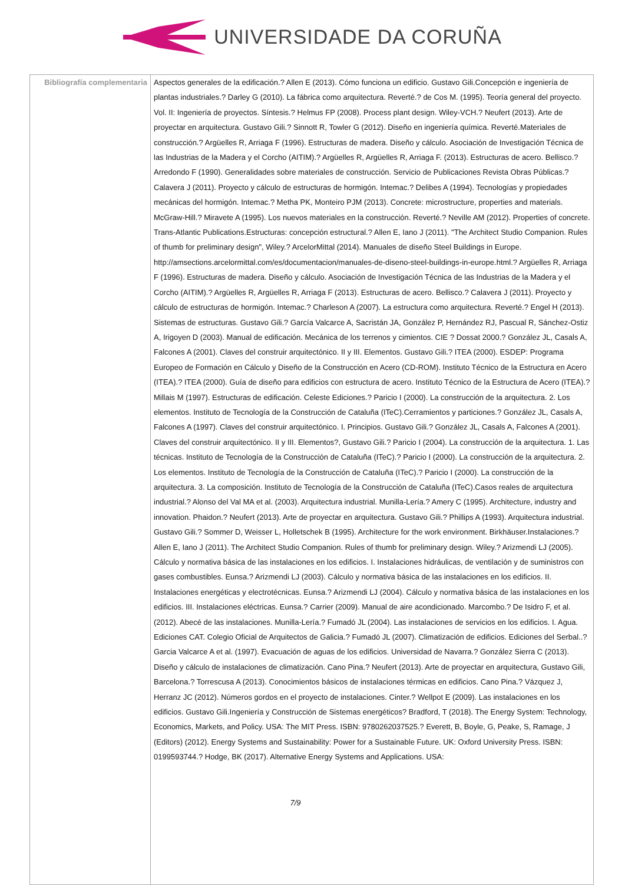UNIVERSIDADE DA CORUÑA
| Bibliografía complementaria | Aspectos generales de la edificación.? Allen E (2013). Cómo funciona un edificio. Gustavo Gili.Concepción e ingeniería de plantas industriales.? Darley G (2010). La fábrica como arquitectura. Reverté.? de Cos M. (1995). Teoría general del proyecto. Vol. II: Ingeniería de proyectos. Síntesis.? Helmus FP (2008). Process plant design. Wiley-VCH.? Neufert (2013). Arte de proyectar en arquitectura. Gustavo Gili.? Sinnott R, Towler G (2012). Diseño en ingeniería química. Reverté.Materiales de construcción.? Argüelles R, Arriaga F (1996). Estructuras de madera. Diseño y cálculo. Asociación de Investigación Técnica de las Industrias de la Madera y el Corcho (AITIM).? Argüelles R, Argüelles R, Arriaga F. (2013). Estructuras de acero. Bellisco.? Arredondo F (1990). Generalidades sobre materiales de construcción. Servicio de Publicaciones Revista Obras Públicas.? Calavera J (2011). Proyecto y cálculo de estructuras de hormigón. Intemac.? Delibes A (1994). Tecnologías y propiedades mecánicas del hormigón. Intemac.? Metha PK, Monteiro PJM (2013). Concrete: microstructure, properties and materials. McGraw-Hill.? Miravete A (1995). Los nuevos materiales en la construcción. Reverté.? Neville AM (2012). Properties of concrete. Trans-Atlantic Publications.Estructuras: concepción estructural.? Allen E, Iano J (2011). "The Architect Studio Companion. Rules of thumb for preliminary design", Wiley.? ArcelorMittal (2014). Manuales de diseño Steel Buildings in Europe. http://amsections.arcelormittal.com/es/documentacion/manuales-de-diseno-steel-buildings-in-europe.html.? Argüelles R, Arriaga F (1996). Estructuras de madera. Diseño y cálculo. Asociación de Investigación Técnica de las Industrias de la Madera y el Corcho (AITIM).? Argüelles R, Argüelles R, Arriaga F (2013). Estructuras de acero. Bellisco.? Calavera J (2011). Proyecto y cálculo de estructuras de hormigón. Intemac.? Charleson A (2007). La estructura como arquitectura. Reverté.? Engel H (2013). Sistemas de estructuras. Gustavo Gili.? García Valcarce A, Sacristán JA, González P, Hernández RJ, Pascual R, Sánchez-Ostiz A, Irigoyen D (2003). Manual de edificación. Mecánica de los terrenos y cimientos. CIE ? Dossat 2000.? González JL, Casals A, Falcones A (2001). Claves del construir arquitectónico. II y III. Elementos. Gustavo Gili.? ITEA (2000). ESDEP: Programa Europeo de Formación en Cálculo y Diseño de la Construcción en Acero (CD-ROM). Instituto Técnico de la Estructura en Acero (ITEA).? ITEA (2000). Guía de diseño para edificios con estructura de acero. Instituto Técnico de la Estructura de Acero (ITEA).? Millais M (1997). Estructuras de edificación. Celeste Ediciones.? Paricio I (2000). La construcción de la arquitectura. 2. Los elementos. Instituto de Tecnología de la Construcción de Cataluña (ITeC).Cerramientos y particiones.? González JL, Casals A, Falcones A (1997). Claves del construir arquitectónico. I. Principios. Gustavo Gili.? González JL, Casals A, Falcones A (2001). Claves del construir arquitectónico. II y III. Elementos?, Gustavo Gili.? Paricio I (2004). La construcción de la arquitectura. 1. Las técnicas. Instituto de Tecnología de la Construcción de Cataluña (ITeC).? Paricio I (2000). La construcción de la arquitectura. 2. Los elementos. Instituto de Tecnología de la Construcción de Cataluña (ITeC).? Paricio I (2000). La construcción de la arquitectura. 3. La composición. Instituto de Tecnología de la Construcción de Cataluña (ITeC).Casos reales de arquitectura industrial.? Alonso del Val MA et al. (2003). Arquitectura industrial. Munilla-Lería.? Amery C (1995). Architecture, industry and innovation. Phaidon.? Neufert (2013). Arte de proyectar en arquitectura. Gustavo Gili.? Phillips A (1993). Arquitectura industrial. Gustavo Gili.? Sommer D, Weisser L, Holletschek B (1995). Architecture for the work environment. Birkhäuser.Instalaciones.? Allen E, Iano J (2011). The Architect Studio Companion. Rules of thumb for preliminary design. Wiley.? Arizmendi LJ (2005). Cálculo y normativa básica de las instalaciones en los edificios. I. Instalaciones hidráulicas, de ventilación y de suministros con gases combustibles. Eunsa.? Arizmendi LJ (2003). Cálculo y normativa básica de las instalaciones en los edificios. II. Instalaciones energéticas y electrotécnicas. Eunsa.? Arizmendi LJ (2004). Cálculo y normativa básica de las instalaciones en los edificios. III. Instalaciones eléctricas. Eunsa.? Carrier (2009). Manual de aire acondicionado. Marcombo.? De Isidro F, et al. (2012). Abecé de las instalaciones. Munilla-Lería.? Fumadó JL (2004). Las instalaciones de servicios en los edificios. I. Agua. Ediciones CAT. Colegio Oficial de Arquitectos de Galicia.? Fumadó JL (2007). Climatización de edificios. Ediciones del Serbal..? Garcia Valcarce A et al. (1997). Evacuación de aguas de los edificios. Universidad de Navarra.? González Sierra C (2013). Diseño y cálculo de instalaciones de climatización. Cano Pina.? Neufert (2013). Arte de proyectar en arquitectura, Gustavo Gili, Barcelona.? Torrescusa A (2013). Conocimientos básicos de instalaciones térmicas en edificios. Cano Pina.? Vázquez J, Herranz JC (2012). Números gordos en el proyecto de instalaciones. Cinter.? Wellpot E (2009). Las instalaciones en los edificios. Gustavo Gili.Ingeniería y Construcción de Sistemas energéticos? Bradford, T (2018). The Energy System: Technology, Economics, Markets, and Policy. USA: The MIT Press. ISBN: 9780262037525.? Everett, B, Boyle, G, Peake, S, Ramage, J (Editors) (2012). Energy Systems and Sustainability: Power for a Sustainable Future. UK: Oxford University Press. ISBN: 0199593744.? Hodge, BK (2017). Alternative Energy Systems and Applications. USA: 7/9 |